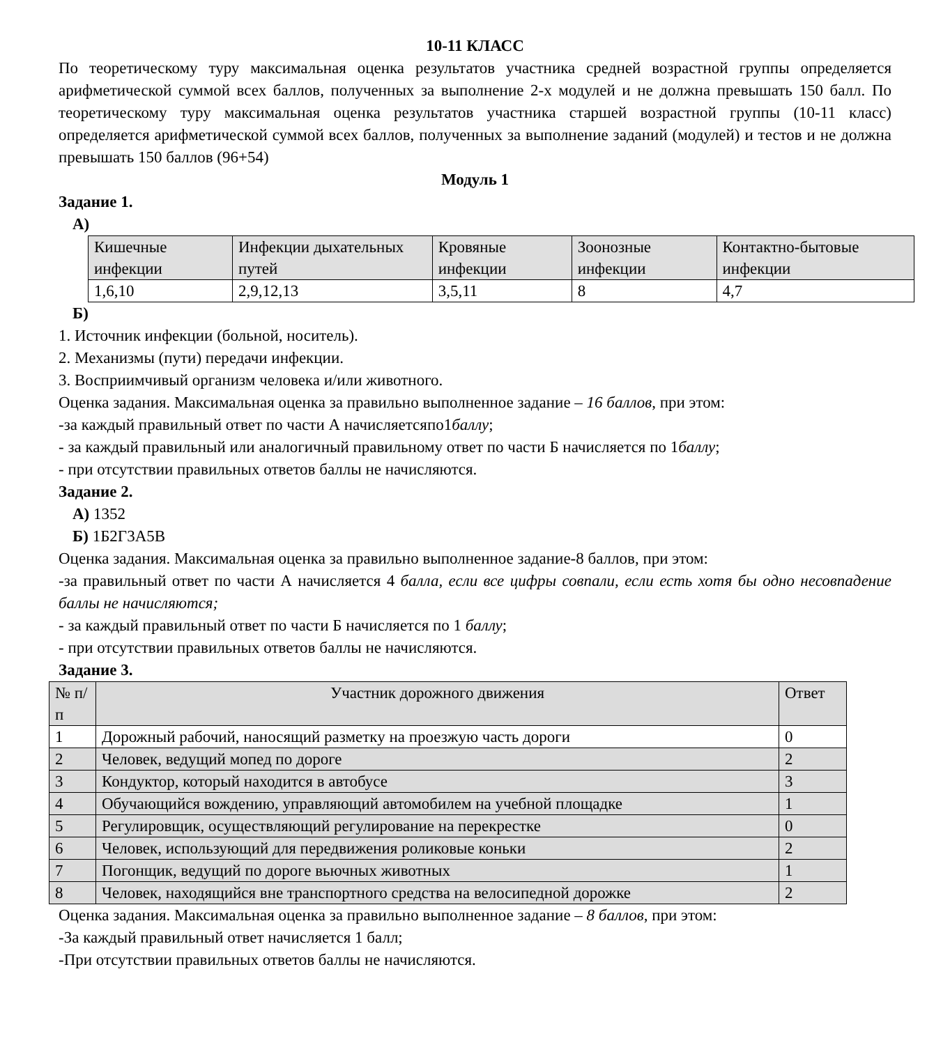10-11 КЛАСС
По теоретическому туру максимальная оценка результатов участника средней возрастной группы определяется арифметической суммой всех баллов, полученных за выполнение 2-х модулей и не должна превышать 150 балл. По теоретическому туру максимальная оценка результатов участника старшей возрастной группы (10-11 класс) определяется арифметической суммой всех баллов, полученных за выполнение заданий (модулей) и тестов и не должна превышать 150 баллов (96+54)
Модуль 1
Задание 1.
А)
| Кишечные инфекции | Инфекции дыхательных путей | Кровяные инфекции | Зоонозные инфекции | Контактно-бытовые инфекции |
| --- | --- | --- | --- | --- |
| 1,6,10 | 2,9,12,13 | 3,5,11 | 8 | 4,7 |
Б)
1. Источник инфекции (больной, носитель).
2. Механизмы (пути) передачи инфекции.
3. Восприимчивый организм человека и/или животного.
Оценка задания. Максимальная оценка за правильно выполненное задание – 16 баллов, при этом:
-за каждый правильный ответ по части А начисляетсяпо1баллу;
- за каждый правильный или аналогичный правильному ответ по части Б начисляется по 1баллу;
- при отсутствии правильных ответов баллы не начисляются.
Задание 2.
А) 1352
Б) 1Б2Г3А5В
Оценка задания. Максимальная оценка за правильно выполненное задание-8 баллов, при этом:
-за правильный ответ по части А начисляется 4 балла, если все цифры совпали, если есть хотя бы одно несовпадение баллы не начисляются;
- за каждый правильный ответ по части Б начисляется по 1 баллу;
- при отсутствии правильных ответов баллы не начисляются.
Задание 3.
| № п/ п | Участник дорожного движения | Ответ |
| --- | --- | --- |
| 1 | Дорожный рабочий, наносящий разметку на проезжую часть дороги | 0 |
| 2 | Человек, ведущий мопед по дороге | 2 |
| 3 | Кондуктор, который находится в автобусе | 3 |
| 4 | Обучающийся вождению, управляющий автомобилем на учебной площадке | 1 |
| 5 | Регулировщик, осуществляющий регулирование на перекрестке | 0 |
| 6 | Человек, использующий для передвижения роликовые коньки | 2 |
| 7 | Погонщик, ведущий по дороге вьючных животных | 1 |
| 8 | Человек, находящийся вне транспортного средства на велосипедной дорожке | 2 |
Оценка задания. Максимальная оценка за правильно выполненное задание – 8 баллов, при этом:
-За каждый правильный ответ начисляется 1 балл;
-При отсутствии правильных ответов баллы не начисляются.